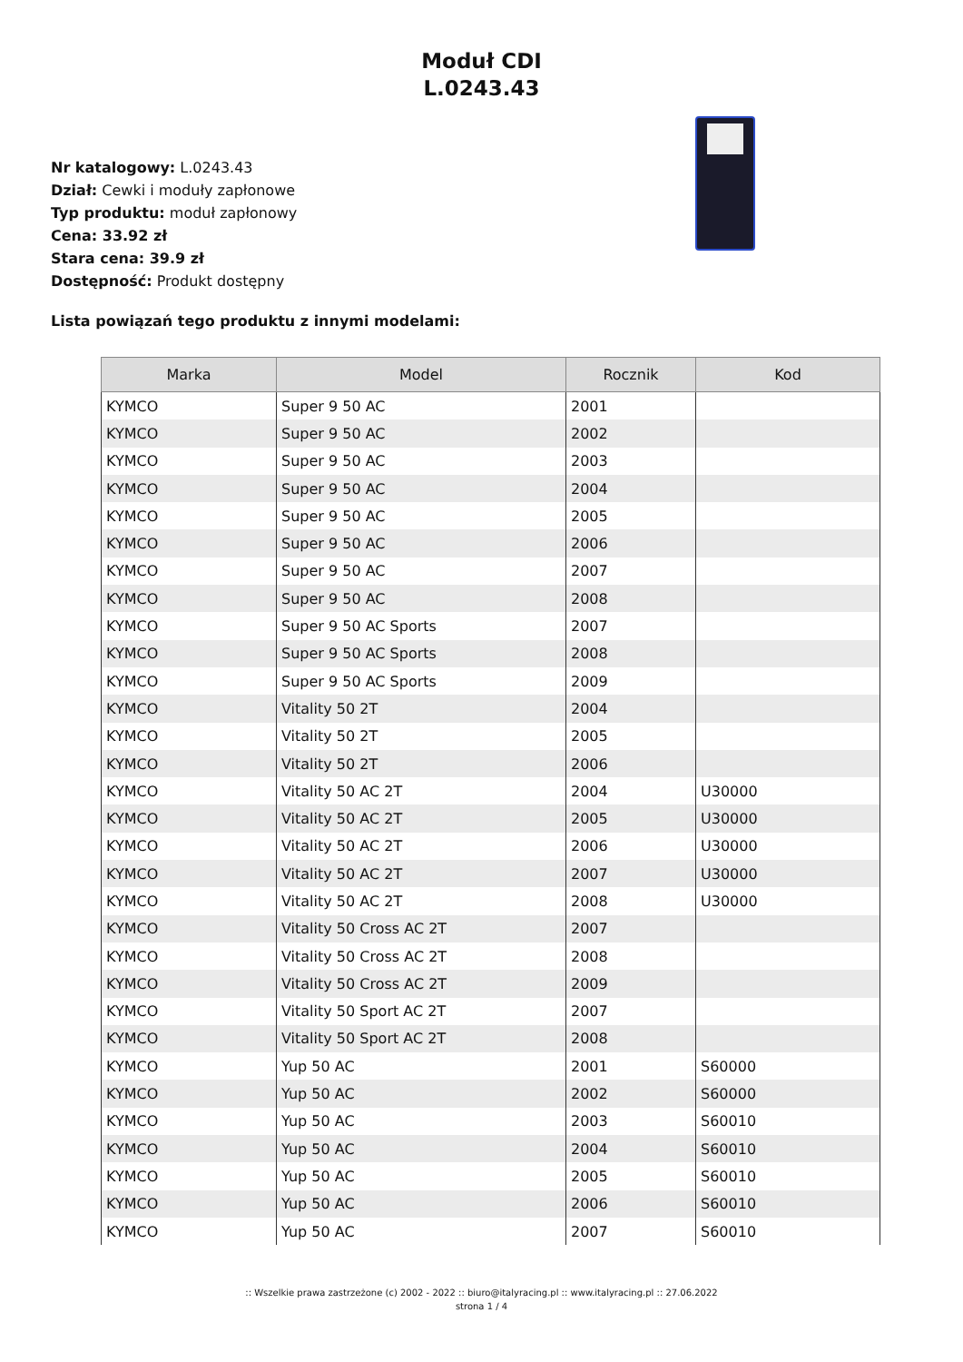Moduł CDI
L.0243.43
Nr katalogowy: L.0243.43
Dział: Cewki i moduły zapłonowe
Typ produktu: moduł zapłonowy
Cena: 33.92 zł
Stara cena: 39.9 zł
Dostępność: Produkt dostępny
Lista powiązań tego produktu z innymi modelami:
| Marka | Model | Rocznik | Kod |
| --- | --- | --- | --- |
| KYMCO | Super 9 50 AC | 2001 | |
| KYMCO | Super 9 50 AC | 2002 | |
| KYMCO | Super 9 50 AC | 2003 | |
| KYMCO | Super 9 50 AC | 2004 | |
| KYMCO | Super 9 50 AC | 2005 | |
| KYMCO | Super 9 50 AC | 2006 | |
| KYMCO | Super 9 50 AC | 2007 | |
| KYMCO | Super 9 50 AC | 2008 | |
| KYMCO | Super 9 50 AC Sports | 2007 | |
| KYMCO | Super 9 50 AC Sports | 2008 | |
| KYMCO | Super 9 50 AC Sports | 2009 | |
| KYMCO | Vitality 50 2T | 2004 | |
| KYMCO | Vitality 50 2T | 2005 | |
| KYMCO | Vitality 50 2T | 2006 | |
| KYMCO | Vitality 50 AC 2T | 2004 | U30000 |
| KYMCO | Vitality 50 AC 2T | 2005 | U30000 |
| KYMCO | Vitality 50 AC 2T | 2006 | U30000 |
| KYMCO | Vitality 50 AC 2T | 2007 | U30000 |
| KYMCO | Vitality 50 AC 2T | 2008 | U30000 |
| KYMCO | Vitality 50 Cross AC 2T | 2007 | |
| KYMCO | Vitality 50 Cross AC 2T | 2008 | |
| KYMCO | Vitality 50 Cross AC 2T | 2009 | |
| KYMCO | Vitality 50 Sport AC 2T | 2007 | |
| KYMCO | Vitality 50 Sport AC 2T | 2008 | |
| KYMCO | Yup 50 AC | 2001 | S60000 |
| KYMCO | Yup 50 AC | 2002 | S60000 |
| KYMCO | Yup 50 AC | 2003 | S60010 |
| KYMCO | Yup 50 AC | 2004 | S60010 |
| KYMCO | Yup 50 AC | 2005 | S60010 |
| KYMCO | Yup 50 AC | 2006 | S60010 |
| KYMCO | Yup 50 AC | 2007 | S60010 |
:: Wszelkie prawa zastrzeżone (c) 2002 - 2022 :: biuro@italyracing.pl :: www.italyracing.pl :: 27.06.2022
strona 1 / 4